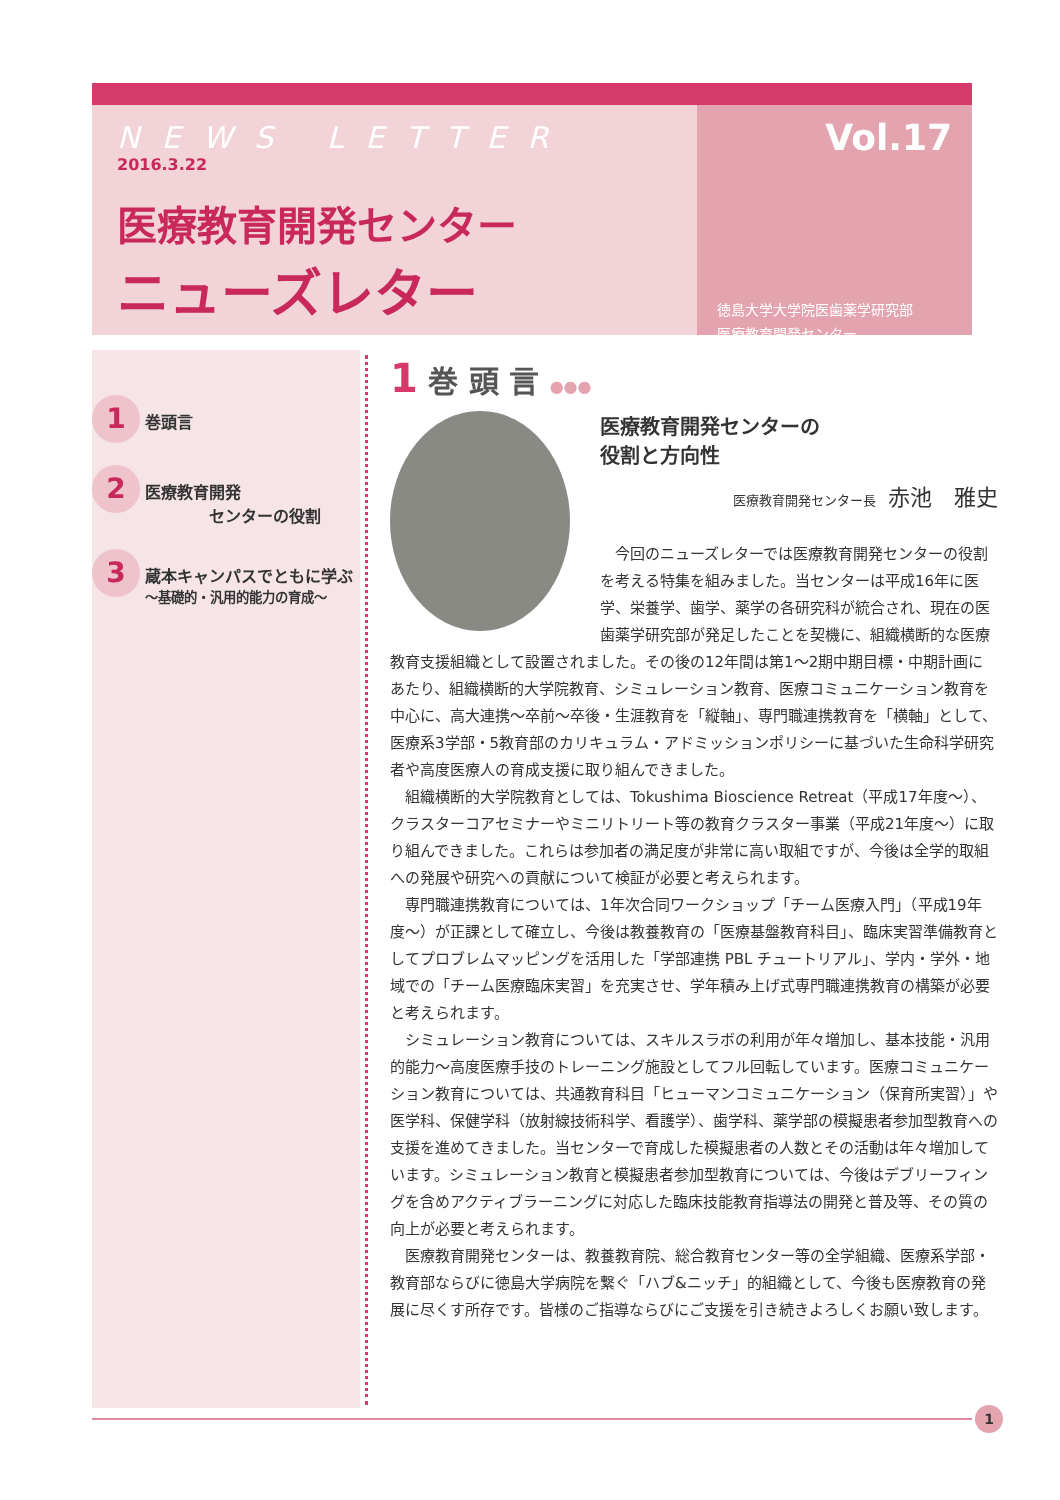NEWS LETTER
2016.3.22
医療教育開発センター
ニューズレター
Vol.17
徳島大学大学院医歯薬学研究部
医療教育開発センター
1
巻頭言
2
医療教育開発
　　　　センターの役割
3
蔵本キャンパスでともに学ぶ
〜基礎的・汎用的能力の育成〜
1 巻 頭 言 ●●●
医療教育開発センターの
役割と方向性
医療教育開発センター長 赤池　雅史
今回のニューズレターでは医療教育開発センターの役割を考える特集を組みました。当センターは平成16年に医学、栄養学、歯学、薬学の各研究科が統合され、現在の医歯薬学研究部が発足したことを契機に、組織横断的な医療教育支援組織として設置されました。その後の12年間は第1〜2期中期目標・中期計画にあたり、組織横断的大学院教育、シミュレーション教育、医療コミュニケーション教育を中心に、高大連携〜卒前〜卒後・生涯教育を「縦軸」、専門職連携教育を「横軸」として、医療系3学部・5教育部のカリキュラム・アドミッションポリシーに基づいた生命科学研究者や高度医療人の育成支援に取り組んできました。
組織横断的大学院教育としては、Tokushima Bioscience Retreat（平成17年度〜）、クラスターコアセミナーやミニリトリート等の教育クラスター事業（平成21年度〜）に取り組んできました。これらは参加者の満足度が非常に高い取組ですが、今後は全学的取組への発展や研究への貢献について検証が必要と考えられます。
専門職連携教育については、1年次合同ワークショップ「チーム医療入門」（平成19年度〜）が正課として確立し、今後は教養教育の「医療基盤教育科目」、臨床実習準備教育としてプロブレムマッピングを活用した「学部連携 PBL チュートリアル」、学内・学外・地域での「チーム医療臨床実習」を充実させ、学年積み上げ式専門職連携教育の構築が必要と考えられます。
シミュレーション教育については、スキルスラボの利用が年々増加し、基本技能・汎用的能力〜高度医療手技のトレーニング施設としてフル回転しています。医療コミュニケーション教育については、共通教育科目「ヒューマンコミュニケーション（保育所実習）」や医学科、保健学科（放射線技術科学、看護学）、歯学科、薬学部の模擬患者参加型教育への支援を進めてきました。当センターで育成した模擬患者の人数とその活動は年々増加しています。シミュレーション教育と模擬患者参加型教育については、今後はデブリーフィングを含めアクティブラーニングに対応した臨床技能教育指導法の開発と普及等、その質の向上が必要と考えられます。
医療教育開発センターは、教養教育院、総合教育センター等の全学組織、医療系学部・教育部ならびに徳島大学病院を繋ぐ「ハブ&ニッチ」的組織として、今後も医療教育の発展に尽くす所存です。皆様のご指導ならびにご支援を引き続きよろしくお願い致します。
1